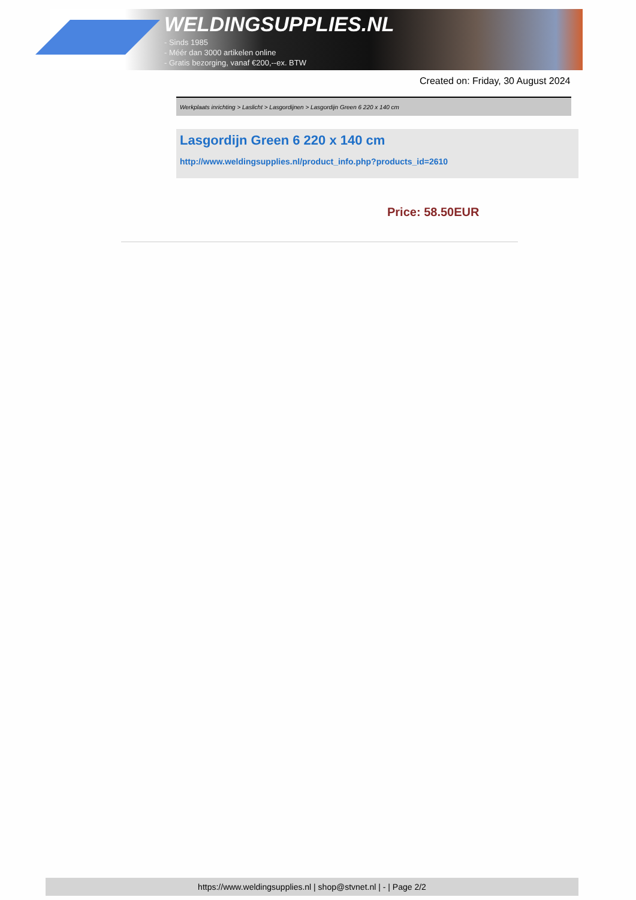WELDINGSUPPLIES.NL
- Sinds 1985
- Méér dan 3000 artikelen online
- Gratis bezorging, vanaf €200,--ex. BTW
Created on: Friday, 30 August 2024
Werkplaats inrichting > Laslicht > Lasgordijnen > Lasgordijn Green 6 220 x 140 cm
Lasgordijn Green 6 220 x 140 cm
http://www.weldingsupplies.nl/product_info.php?products_id=2610
Price: 58.50EUR
https://www.weldingsupplies.nl | shop@stvnet.nl | - | Page 2/2